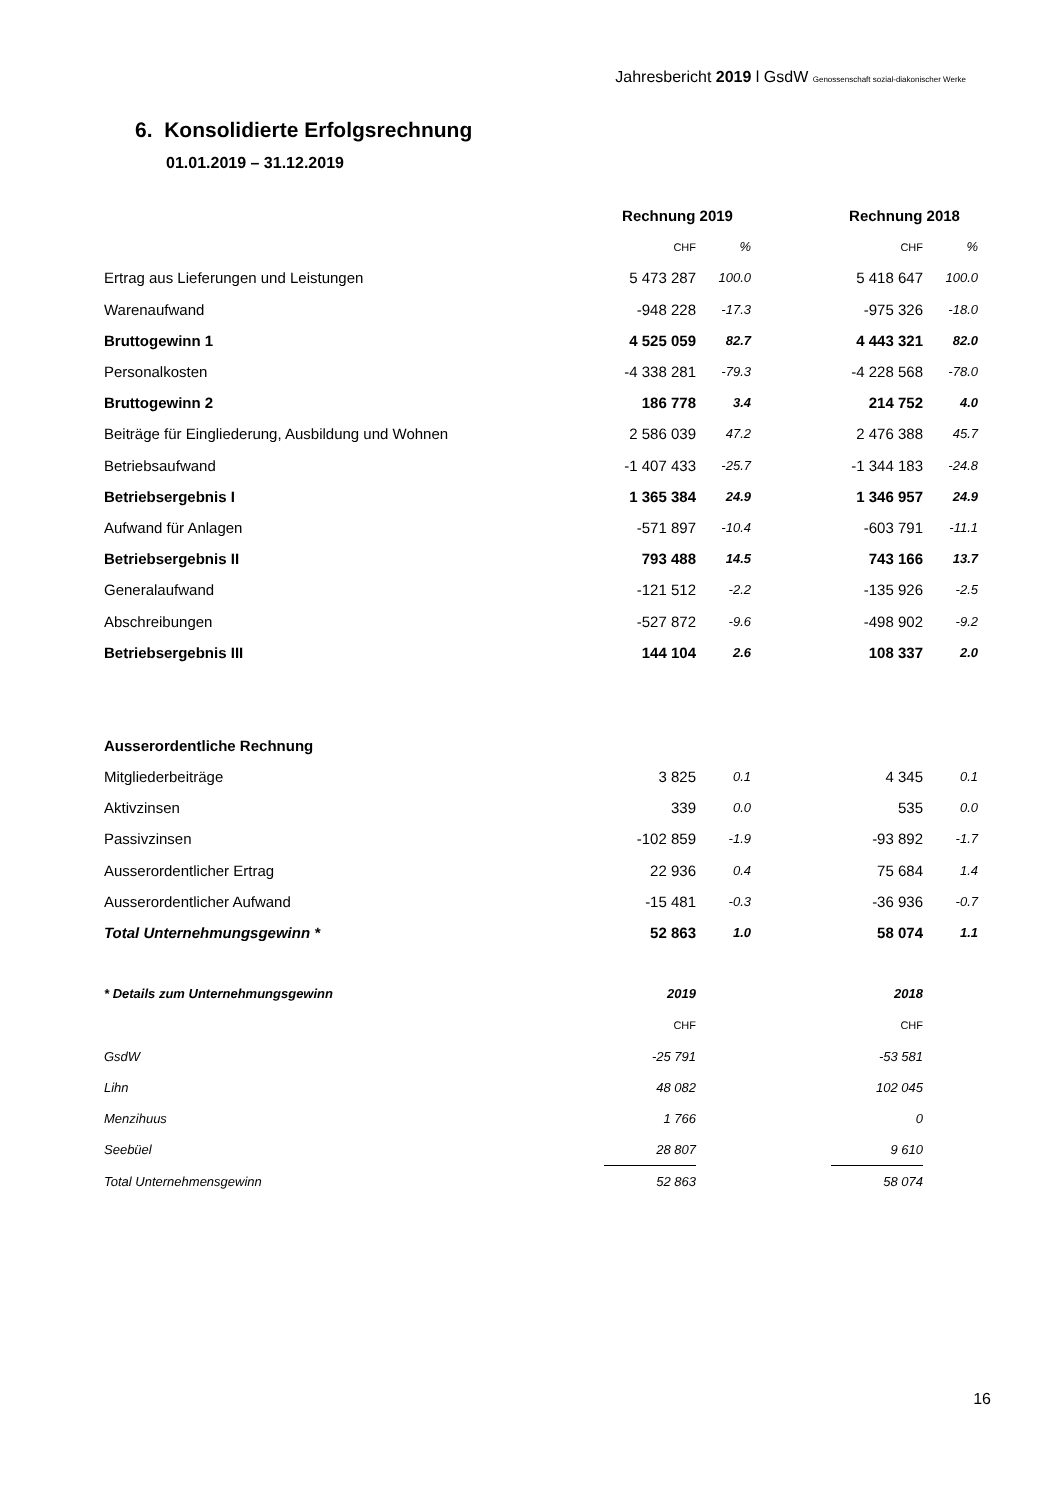Jahresbericht 2019 l GsdW Genossenschaft sozial-diakonischer Werke
6. Konsolidierte Erfolgsrechnung
01.01.2019 – 31.12.2019
| | Rechnung 2019 | | | Rechnung 2018 | |
| | CHF | % | | CHF | % |
| Ertrag aus Lieferungen und Leistungen | 5 473 287 | 100.0 | | 5 418 647 | 100.0 |
| Warenaufwand | -948 228 | -17.3 | | -975 326 | -18.0 |
| Bruttogewinn 1 | 4 525 059 | 82.7 | | 4 443 321 | 82.0 |
| Personalkosten | -4 338 281 | -79.3 | | -4 228 568 | -78.0 |
| Bruttogewinn 2 | 186 778 | 3.4 | | 214 752 | 4.0 |
| Beiträge für Eingliederung, Ausbildung und Wohnen | 2 586 039 | 47.2 | | 2 476 388 | 45.7 |
| Betriebsaufwand | -1 407 433 | -25.7 | | -1 344 183 | -24.8 |
| Betriebsergebnis I | 1 365 384 | 24.9 | | 1 346 957 | 24.9 |
| Aufwand für Anlagen | -571 897 | -10.4 | | -603 791 | -11.1 |
| Betriebsergebnis II | 793 488 | 14.5 | | 743 166 | 13.7 |
| Generalaufwand | -121 512 | -2.2 | | -135 926 | -2.5 |
| Abschreibungen | -527 872 | -9.6 | | -498 902 | -9.2 |
| Betriebsergebnis III | 144 104 | 2.6 | | 108 337 | 2.0 |
| Ausserordentliche Rechnung | | | | | |
| Mitgliederbeiträge | 3 825 | 0.1 | | 4 345 | 0.1 |
| Aktivzinsen | 339 | 0.0 | | 535 | 0.0 |
| Passivzinsen | -102 859 | -1.9 | | -93 892 | -1.7 |
| Ausserordentlicher Ertrag | 22 936 | 0.4 | | 75 684 | 1.4 |
| Ausserordentlicher Aufwand | -15 481 | -0.3 | | -36 936 | -0.7 |
| Total Unternehmungsgewinn * | 52 863 | 1.0 | | 58 074 | 1.1 |
| * Details zum Unternehmungsgewinn | 2019 | | | 2018 | |
| | CHF | | | CHF | |
| GsdW | -25 791 | | | -53 581 | |
| Lihn | 48 082 | | | 102 045 | |
| Menzihuus | 1 766 | | | 0 | |
| Seebüel | 28 807 | | | 9 610 | |
| Total Unternehmensgewinn | 52 863 | | | 58 074 | |
16